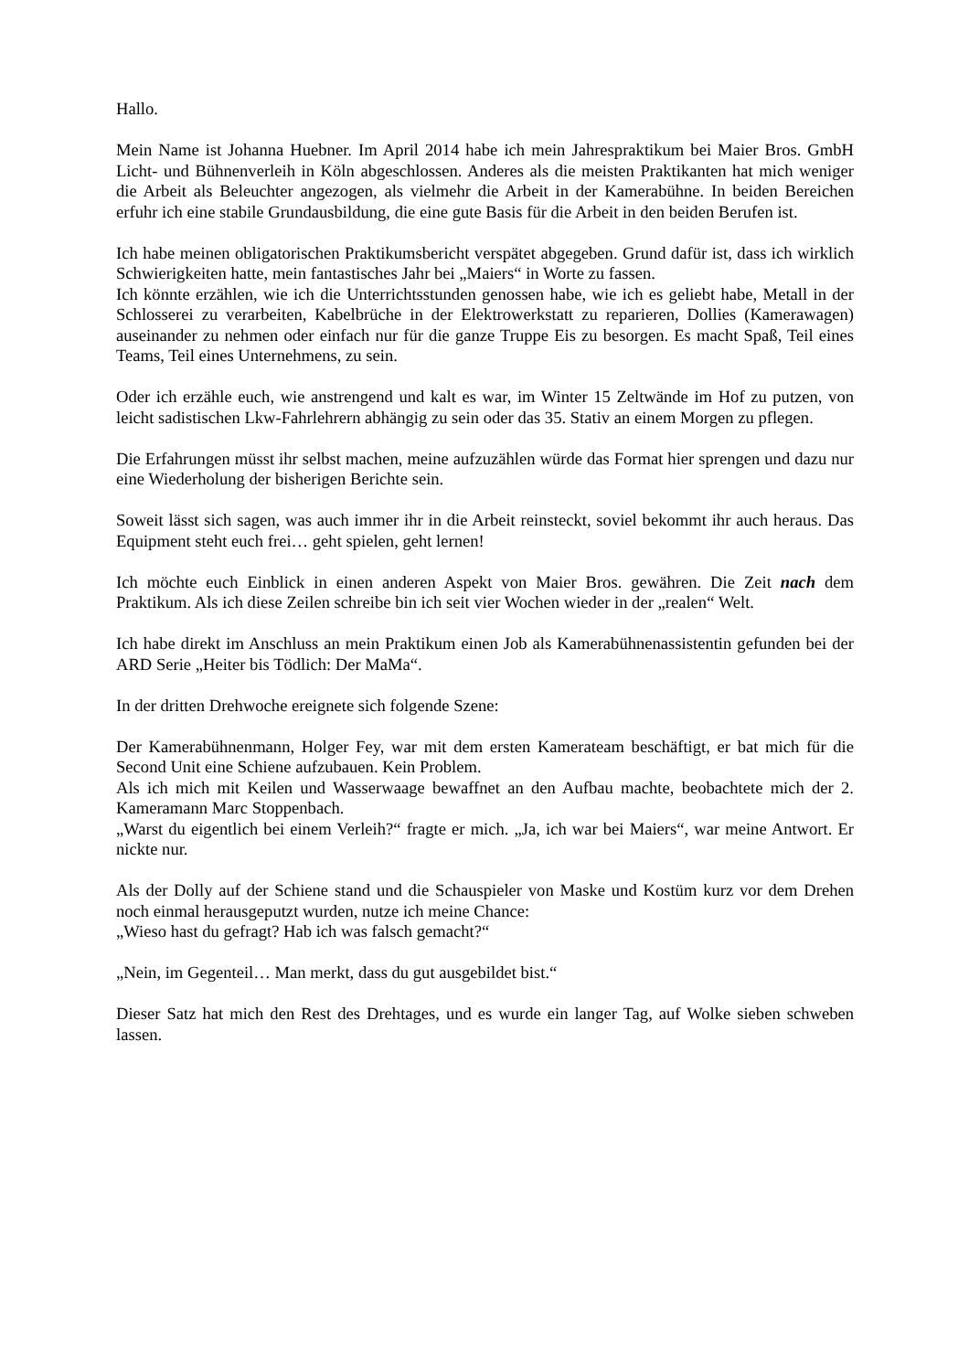Hallo.
Mein Name ist Johanna Huebner. Im April 2014 habe ich mein Jahrespraktikum bei Maier Bros. GmbH Licht- und Bühnenverleih in Köln abgeschlossen. Anderes als die meisten Praktikanten hat mich weniger die Arbeit als Beleuchter angezogen, als vielmehr die Arbeit in der Kamerabühne. In beiden Bereichen erfuhr ich eine stabile Grundausbildung, die eine gute Basis für die Arbeit in den beiden Berufen ist.
Ich habe meinen obligatorischen Praktikumsbericht verspätet abgegeben. Grund dafür ist, dass ich wirklich Schwierigkeiten hatte, mein fantastisches Jahr bei „Maiers“ in Worte zu fassen.
Ich könnte erzählen, wie ich die Unterrichtsstunden genossen habe, wie ich es geliebt habe, Metall in der Schlosserei zu verarbeiten, Kabelbrüche in der Elektrowerkstatt zu reparieren, Dollies (Kamerawagen) auseinander zu nehmen oder einfach nur für die ganze Truppe Eis zu besorgen. Es macht Spaß, Teil eines Teams, Teil eines Unternehmens, zu sein.
Oder ich erzähle euch, wie anstrengend und kalt es war, im Winter 15 Zeltwände im Hof zu putzen, von leicht sadistischen Lkw-Fahrlehrern abhängig zu sein oder das 35. Stativ an einem Morgen zu pflegen.
Die Erfahrungen müsst ihr selbst machen, meine aufzuzählen würde das Format hier sprengen und dazu nur eine Wiederholung der bisherigen Berichte sein.
Soweit lässt sich sagen, was auch immer ihr in die Arbeit reinsteckt, soviel bekommt ihr auch heraus. Das Equipment steht euch frei… geht spielen, geht lernen!
Ich möchte euch Einblick in einen anderen Aspekt von Maier Bros. gewähren. Die Zeit nach dem Praktikum. Als ich diese Zeilen schreibe bin ich seit vier Wochen wieder in der „realen“ Welt.
Ich habe direkt im Anschluss an mein Praktikum einen Job als Kamerabühnenassistentin gefunden bei der ARD Serie „Heiter bis Tödlich: Der MaMa“.
In der dritten Drehwoche ereignete sich folgende Szene:
Der Kamerabühnenmann, Holger Fey, war mit dem ersten Kamerateam beschäftigt, er bat mich für die Second Unit eine Schiene aufzubauen. Kein Problem.
Als ich mich mit Keilen und Wasserwaage bewaffnet an den Aufbau machte, beobachtete mich der 2. Kameramann Marc Stoppenbach.
„Warst du eigentlich bei einem Verleih?“ fragte er mich. „Ja, ich war bei Maiers“, war meine Antwort. Er nickte nur.
Als der Dolly auf der Schiene stand und die Schauspieler von Maske und Kostüm kurz vor dem Drehen noch einmal herausgeputzt wurden, nutze ich meine Chance:
„Wieso hast du gefragt? Hab ich was falsch gemacht?“
„Nein, im Gegenteil… Man merkt, dass du gut ausgebildet bist.“
Dieser Satz hat mich den Rest des Drehtages, und es wurde ein langer Tag, auf Wolke sieben schweben lassen.